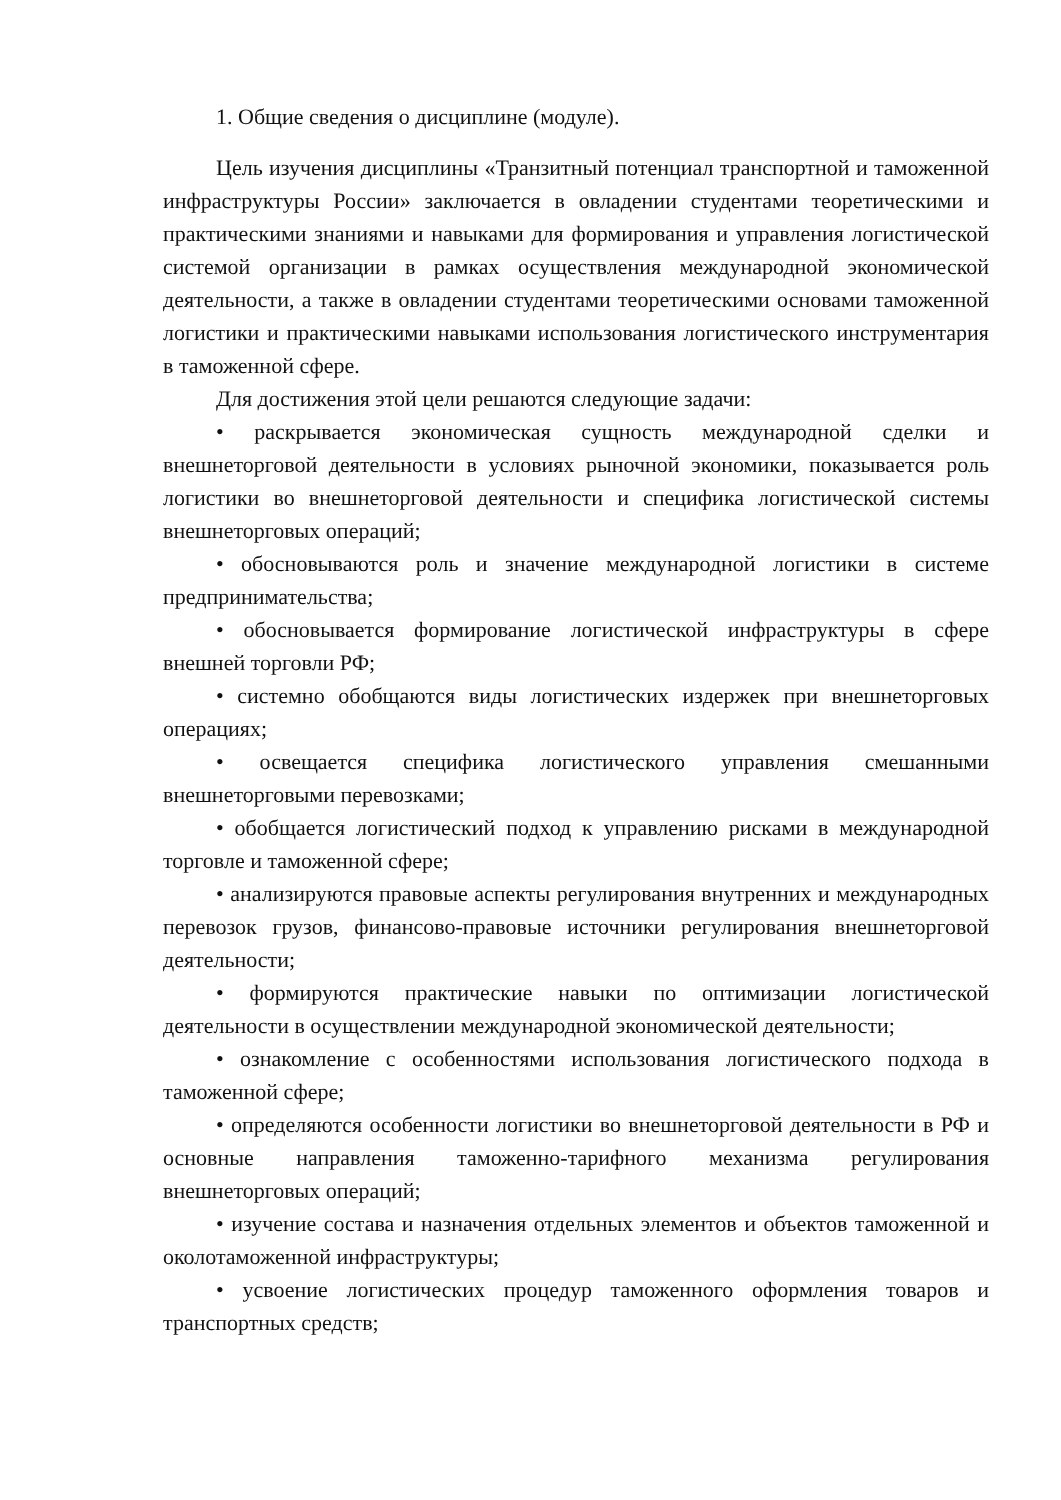1. Общие сведения о дисциплине (модуле).
Цель изучения дисциплины «Транзитный потенциал транспортной и таможенной инфраструктуры России» заключается в овладении студентами теоретическими и практическими знаниями и навыками для формирования и управления логистической системой организации в рамках осуществления международной экономической деятельности, а также в овладении студентами теоретическими основами таможенной логистики и практическими навыками использования логистического инструментария в таможенной сфере.
Для достижения этой цели решаются следующие задачи:
• раскрывается экономическая сущность международной сделки и внешнеторговой деятельности в условиях рыночной экономики, показывается роль логистики во внешнеторговой деятельности и специфика логистической системы внешнеторговых операций;
• обосновываются роль и значение международной логистики в системе предпринимательства;
• обосновывается формирование логистической инфраструктуры в сфере внешней торговли РФ;
• системно обобщаются виды логистических издержек при внешнеторговых операциях;
• освещается специфика логистического управления смешанными внешнеторговыми перевозками;
• обобщается логистический подход к управлению рисками в международной торговле и таможенной сфере;
• анализируются правовые аспекты регулирования внутренних и международных перевозок грузов, финансово-правовые источники регулирования внешнеторговой деятельности;
• формируются практические навыки по оптимизации логистической деятельности в осуществлении международной экономической деятельности;
• ознакомление с особенностями использования логистического подхода в таможенной сфере;
• определяются особенности логистики во внешнеторговой деятельности в РФ и основные направления таможенно-тарифного механизма регулирования внешнеторговых операций;
• изучение состава и назначения отдельных элементов и объектов таможенной и околотаможенной инфраструктуры;
• усвоение логистических процедур таможенного оформления товаров и транспортных средств;